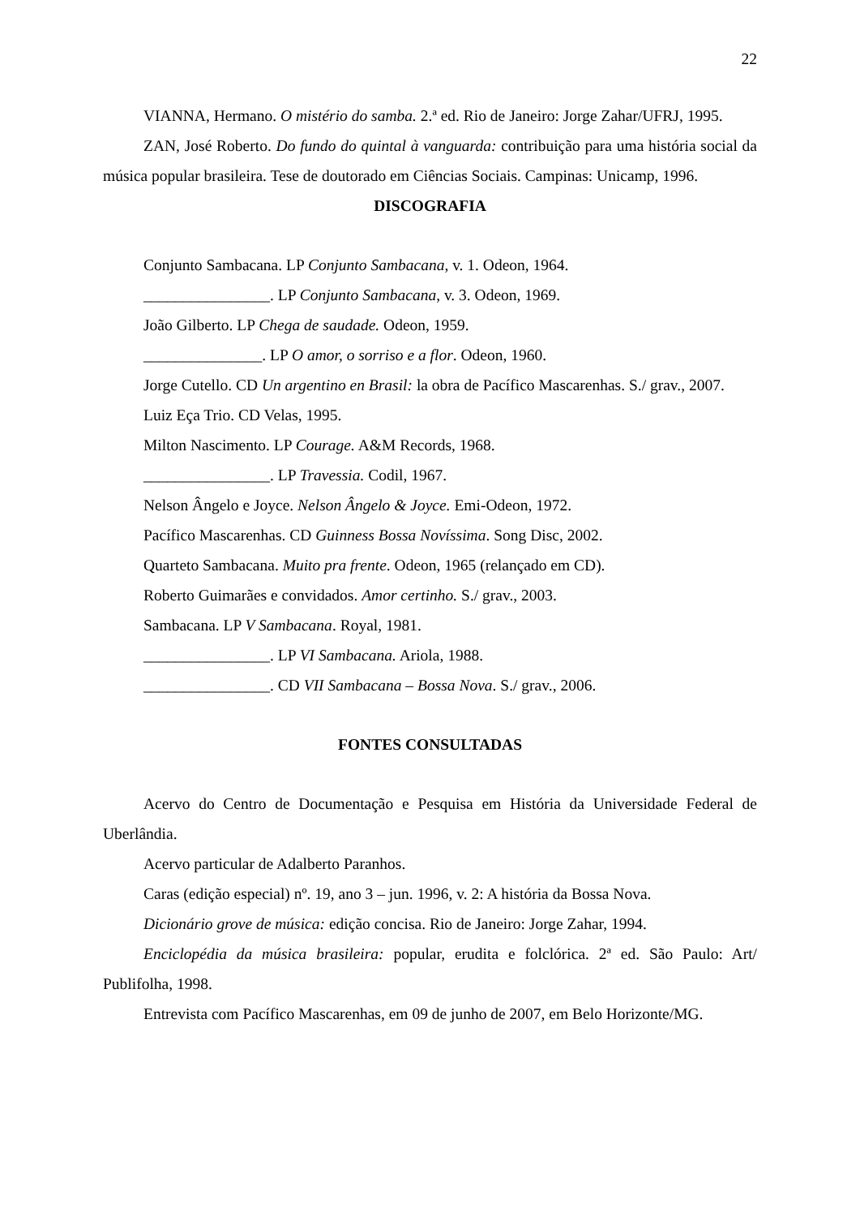22
VIANNA, Hermano. O mistério do samba. 2.ª ed. Rio de Janeiro: Jorge Zahar/UFRJ, 1995.
ZAN, José Roberto. Do fundo do quintal à vanguarda: contribuição para uma história social da música popular brasileira. Tese de doutorado em Ciências Sociais. Campinas: Unicamp, 1996.
DISCOGRAFIA
Conjunto Sambacana. LP Conjunto Sambacana, v. 1. Odeon, 1964.
________________. LP Conjunto Sambacana, v. 3. Odeon, 1969.
João Gilberto. LP Chega de saudade. Odeon, 1959.
_______________. LP O amor, o sorriso e a flor. Odeon, 1960.
Jorge Cutello. CD Un argentino en Brasil: la obra de Pacífico Mascarenhas. S./ grav., 2007.
Luiz Eça Trio. CD Velas, 1995.
Milton Nascimento. LP Courage. A&M Records, 1968.
________________. LP Travessia. Codil, 1967.
Nelson Ângelo e Joyce. Nelson Ângelo & Joyce. Emi-Odeon, 1972.
Pacífico Mascarenhas. CD Guinness Bossa Novíssima. Song Disc, 2002.
Quarteto Sambacana. Muito pra frente. Odeon, 1965 (relançado em CD).
Roberto Guimarães e convidados. Amor certinho. S./ grav., 2003.
Sambacana. LP V Sambacana. Royal, 1981.
________________. LP VI Sambacana. Ariola, 1988.
________________. CD VII Sambacana – Bossa Nova. S./ grav., 2006.
FONTES CONSULTADAS
Acervo do Centro de Documentação e Pesquisa em História da Universidade Federal de Uberlândia.
Acervo particular de Adalberto Paranhos.
Caras (edição especial) nº. 19, ano 3 – jun. 1996, v. 2: A história da Bossa Nova.
Dicionário grove de música: edição concisa. Rio de Janeiro: Jorge Zahar, 1994.
Enciclopédia da música brasileira: popular, erudita e folclórica. 2ª ed. São Paulo: Art/ Publifolha, 1998.
Entrevista com Pacífico Mascarenhas, em 09 de junho de 2007, em Belo Horizonte/MG.